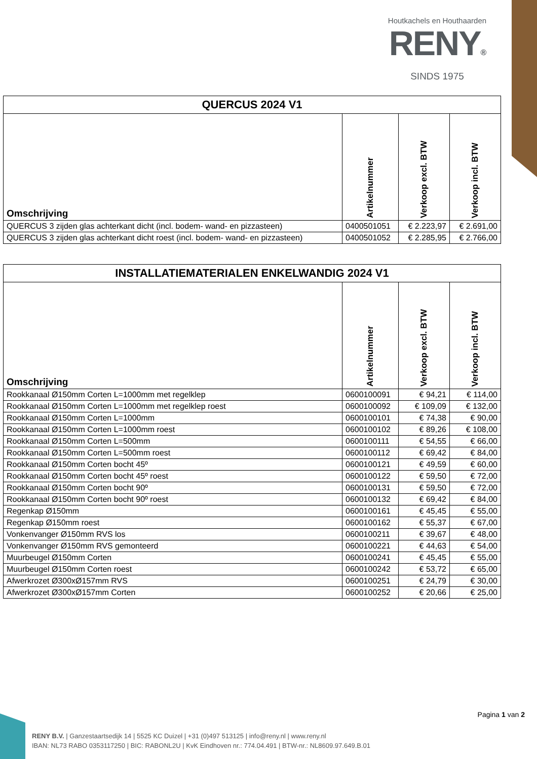Houtkachels en Houthaarden
RENY®
SINDS 1975
| QUERCUS 2024 V1 | | | |
| --- | --- | --- | --- |
| Omschrijving | Artikelnummer | Verkoop excl. BTW | Verkoop incl. BTW |
| QUERCUS 3 zijden glas achterkant dicht (incl. bodem- wand- en pizzasteen) | 0400501051 | € 2.223,97 | € 2.691,00 |
| QUERCUS 3 zijden glas achterkant dicht roest (incl. bodem- wand- en pizzasteen) | 0400501052 | € 2.285,95 | € 2.766,00 |
| INSTALLATIEMATERIALEN ENKELWANDIG 2024 V1 | | | |
| --- | --- | --- | --- |
| Omschrijving | Artikelnummer | Verkoop excl. BTW | Verkoop incl. BTW |
| Rookkanaal Ø150mm Corten L=1000mm met regelklep | 0600100091 | € 94,21 | € 114,00 |
| Rookkanaal Ø150mm Corten L=1000mm met regelklep roest | 0600100092 | € 109,09 | € 132,00 |
| Rookkanaal Ø150mm Corten L=1000mm | 0600100101 | € 74,38 | € 90,00 |
| Rookkanaal Ø150mm Corten L=1000mm roest | 0600100102 | € 89,26 | € 108,00 |
| Rookkanaal Ø150mm Corten L=500mm | 0600100111 | € 54,55 | € 66,00 |
| Rookkanaal Ø150mm Corten L=500mm roest | 0600100112 | € 69,42 | € 84,00 |
| Rookkanaal Ø150mm Corten bocht 45º | 0600100121 | € 49,59 | € 60,00 |
| Rookkanaal Ø150mm Corten bocht 45º roest | 0600100122 | € 59,50 | € 72,00 |
| Rookkanaal Ø150mm Corten bocht 90º | 0600100131 | € 59,50 | € 72,00 |
| Rookkanaal Ø150mm Corten bocht 90º roest | 0600100132 | € 69,42 | € 84,00 |
| Regenkap Ø150mm | 0600100161 | € 45,45 | € 55,00 |
| Regenkap Ø150mm roest | 0600100162 | € 55,37 | € 67,00 |
| Vonkenvanger Ø150mm RVS los | 0600100211 | € 39,67 | € 48,00 |
| Vonkenvanger Ø150mm RVS gemonteerd | 0600100221 | € 44,63 | € 54,00 |
| Muurbeugel Ø150mm Corten | 0600100241 | € 45,45 | € 55,00 |
| Muurbeugel Ø150mm Corten roest | 0600100242 | € 53,72 | € 65,00 |
| Afwerkrozet Ø300xØ157mm RVS | 0600100251 | € 24,79 | € 30,00 |
| Afwerkrozet Ø300xØ157mm Corten | 0600100252 | € 20,66 | € 25,00 |
Pagina 1 van 2
RENY B.V. | Ganzestaartsedijk 14 | 5525 KC Duizel | +31 (0)497 513125 | info@reny.nl | www.reny.nl
IBAN: NL73 RABO 0353117250 | BIC: RABONL2U | KvK Eindhoven nr.: 774.04.491 | BTW-nr.: NL8609.97.649.B.01